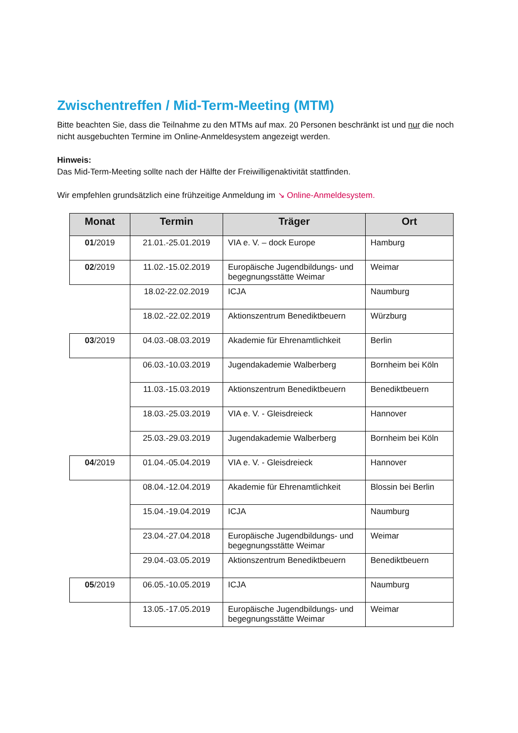Zwischentreffen / Mid-Term-Meeting (MTM)
Bitte beachten Sie, dass die Teilnahme zu den MTMs auf max. 20 Personen beschränkt ist und nur die noch nicht ausgebuchten Termine im Online-Anmeldesystem angezeigt werden.
Hinweis:
Das Mid-Term-Meeting sollte nach der Hälfte der Freiwilligenaktivität stattfinden.
Wir empfehlen grundsätzlich eine frühzeitige Anmeldung im ↘ Online-Anmeldesystem.
| Monat | Termin | Träger | Ort |
| --- | --- | --- | --- |
| 01 /2019 | 21.01.-25.01.2019 | VIA e. V. – dock Europe | Hamburg |
| 02 /2019 | 11.02.-15.02.2019 | Europäische Jugendbildungs- und begegnungsstätte Weimar | Weimar |
| | 18.02-22.02.2019 | ICJA | Naumburg |
| | 18.02.-22.02.2019 | Aktionszentrum Benediktbeuern | Würzburg |
| 03 /2019 | 04.03.-08.03.2019 | Akademie für Ehrenamtlichkeit | Berlin |
| | 06.03.-10.03.2019 | Jugendakademie Walberberg | Bornheim bei Köln |
| | 11.03.-15.03.2019 | Aktionszentrum Benediktbeuern | Benediktbeuern |
| | 18.03.-25.03.2019 | VIA e. V. - Gleisdreieck | Hannover |
| | 25.03.-29.03.2019 | Jugendakademie Walberberg | Bornheim bei Köln |
| 04 /2019 | 01.04.-05.04.2019 | VIA e. V. - Gleisdreieck | Hannover |
| | 08.04.-12.04.2019 | Akademie für Ehrenamtlichkeit | Blossin bei Berlin |
| | 15.04.-19.04.2019 | ICJA | Naumburg |
| | 23.04.-27.04.2018 | Europäische Jugendbildungs- und begegnungsstätte Weimar | Weimar |
| | 29.04.-03.05.2019 | Aktionszentrum Benediktbeuern | Benediktbeuern |
| 05 /2019 | 06.05.-10.05.2019 | ICJA | Naumburg |
| | 13.05.-17.05.2019 | Europäische Jugendbildungs- und begegnungsstätte Weimar | Weimar |